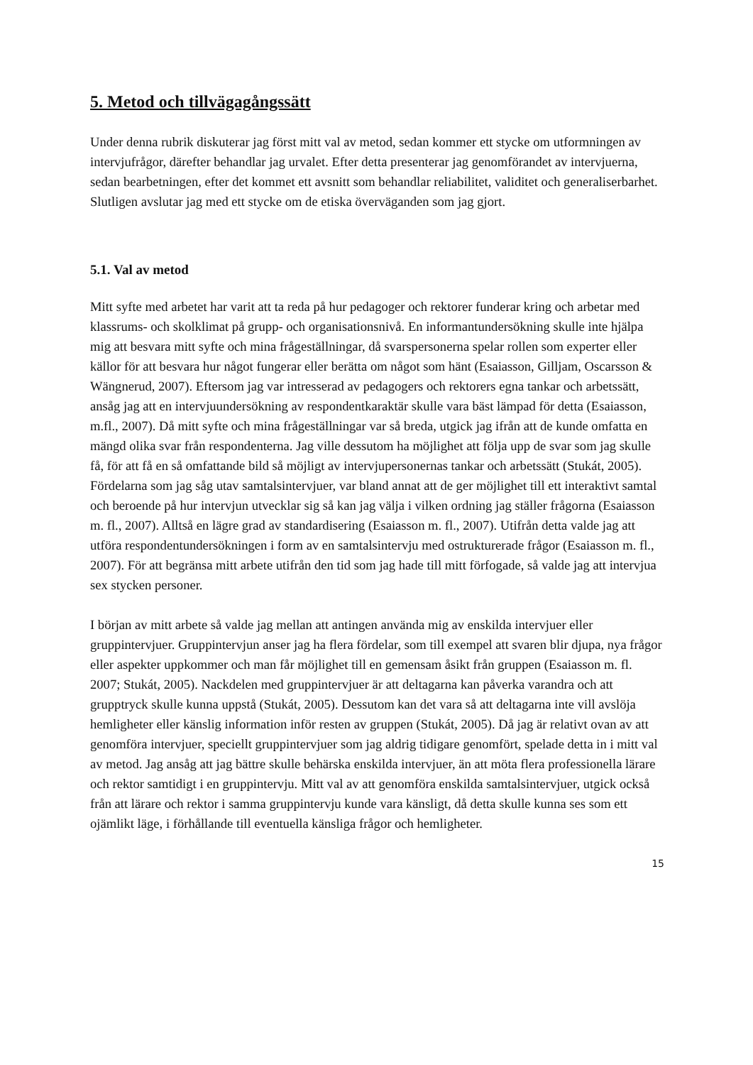5. Metod och tillvägagångssätt
Under denna rubrik diskuterar jag först mitt val av metod, sedan kommer ett stycke om utformningen av intervjufrågor, därefter behandlar jag urvalet. Efter detta presenterar jag genomförandet av intervjuerna, sedan bearbetningen, efter det kommet ett avsnitt som behandlar reliabilitet, validitet och generaliserbarhet. Slutligen avslutar jag med ett stycke om de etiska överväganden som jag gjort.
5.1. Val av metod
Mitt syfte med arbetet har varit att ta reda på hur pedagoger och rektorer funderar kring och arbetar med klassrums- och skolklimat på grupp- och organisationsnivå. En informantundersökning skulle inte hjälpa mig att besvara mitt syfte och mina frågeställningar, då svarspersonerna spelar rollen som experter eller källor för att besvara hur något fungerar eller berätta om något som hänt (Esaiasson, Gilljam, Oscarsson & Wängnerud, 2007). Eftersom jag var intresserad av pedagogers och rektorers egna tankar och arbetssätt, ansåg jag att en intervjuundersökning av respondentkaraktär skulle vara bäst lämpad för detta (Esaiasson, m.fl., 2007). Då mitt syfte och mina frågeställningar var så breda, utgick jag ifrån att de kunde omfatta en mängd olika svar från respondenterna. Jag ville dessutom ha möjlighet att följa upp de svar som jag skulle få, för att få en så omfattande bild så möjligt av intervjupersonernas tankar och arbetssätt (Stukát, 2005). Fördelarna som jag såg utav samtalsintervjuer, var bland annat att de ger möjlighet till ett interaktivt samtal och beroende på hur intervjun utvecklar sig så kan jag välja i vilken ordning jag ställer frågorna (Esaiasson m. fl., 2007). Alltså en lägre grad av standardisering (Esaiasson m. fl., 2007). Utifrån detta valde jag att utföra respondentundersökningen i form av en samtalsintervju med ostrukturerade frågor (Esaiasson m. fl., 2007). För att begränsa mitt arbete utifrån den tid som jag hade till mitt förfogade, så valde jag att intervjua sex stycken personer.
I början av mitt arbete så valde jag mellan att antingen använda mig av enskilda intervjuer eller gruppintervjuer. Gruppintervjun anser jag ha flera fördelar, som till exempel att svaren blir djupa, nya frågor eller aspekter uppkommer och man får möjlighet till en gemensam åsikt från gruppen (Esaiasson m. fl. 2007; Stukát, 2005). Nackdelen med gruppintervjuer är att deltagarna kan påverka varandra och att grupptryck skulle kunna uppstå (Stukát, 2005). Dessutom kan det vara så att deltagarna inte vill avslöja hemligheter eller känslig information inför resten av gruppen (Stukát, 2005). Då jag är relativt ovan av att genomföra intervjuer, speciellt gruppintervjuer som jag aldrig tidigare genomfört, spelade detta in i mitt val av metod. Jag ansåg att jag bättre skulle behärska enskilda intervjuer, än att möta flera professionella lärare och rektor samtidigt i en gruppintervju. Mitt val av att genomföra enskilda samtalsintervjuer, utgick också från att lärare och rektor i samma gruppintervju kunde vara känsligt, då detta skulle kunna ses som ett ojämlikt läge, i förhållande till eventuella känsliga frågor och hemligheter.
15